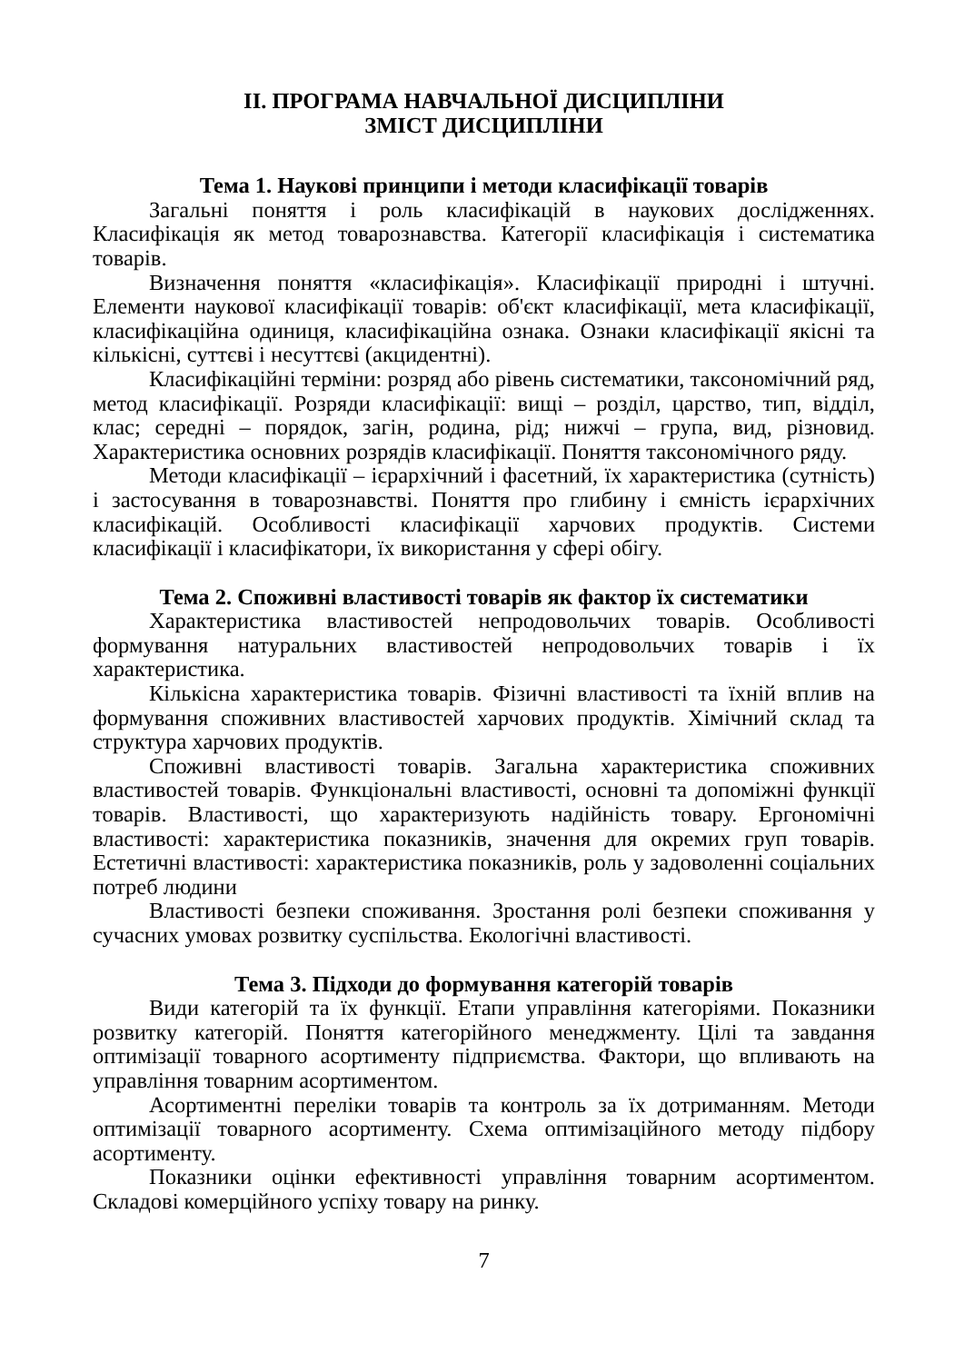ІІ. ПРОГРАМА НАВЧАЛЬНОЇ ДИСЦИПЛІНИ
ЗМІСТ ДИСЦИПЛІНИ
Тема 1. Наукові принципи і методи класифікації товарів
Загальні поняття і роль класифікацій в наукових дослідженнях. Класифікація як метод товарознавства. Категорії класифікація і систематика товарів.
Визначення поняття «класифікація». Класифікації природні і штучні. Елементи наукової класифікації товарів: об'єкт класифікації, мета класифікації, класифікаційна одиниця, класифікаційна ознака. Ознаки класифікації якісні та кількісні, суттєві і несуттєві (акцидентні).
Класифікаційні терміни: розряд або рівень систематики, таксономічний ряд, метод класифікації. Розряди класифікації: вищі – розділ, царство, тип, відділ, клас; середні – порядок, загін, родина, рід; нижчі – група, вид, різновид. Характеристика основних розрядів класифікації. Поняття таксономічного ряду.
Методи класифікації – ієрархічний і фасетний, їх характеристика (сутність) і застосування в товарознавстві. Поняття про глибину і ємність ієрархічних класифікацій. Особливості класифікації харчових продуктів. Системи класифікації і класифікатори, їх використання у сфері обігу.
Тема 2. Споживні властивості товарів як фактор їх систематики
Характеристика властивостей непродовольчих товарів. Особливості формування натуральних властивостей непродовольчих товарів і їх характеристика.
Кількісна характеристика товарів. Фізичні властивості та їхній вплив на формування споживних властивостей харчових продуктів. Хімічний склад та структура харчових продуктів.
Споживні властивості товарів. Загальна характеристика споживних властивостей товарів. Функціональні властивості, основні та допоміжні функції товарів. Властивості, що характеризують надійність товару. Ергономічні властивості: характеристика показників, значення для окремих груп товарів. Естетичні властивості: характеристика показників, роль у задоволенні соціальних потреб людини
Властивості безпеки споживання. Зростання ролі безпеки споживання у сучасних умовах розвитку суспільства. Екологічні властивості.
Тема 3. Підходи до формування категорій товарів
Види категорій та їх функції. Етапи управління категоріями. Показники розвитку категорій. Поняття категорійного менеджменту. Цілі та завдання оптимізації товарного асортименту підприємства. Фактори, що впливають на управління товарним асортиментом.
Асортиментні переліки товарів та контроль за їх дотриманням. Методи оптимізації товарного асортименту. Схема оптимізаційного методу підбору асортименту.
Показники оцінки ефективності управління товарним асортиментом. Складові комерційного успіху товару на ринку.
7